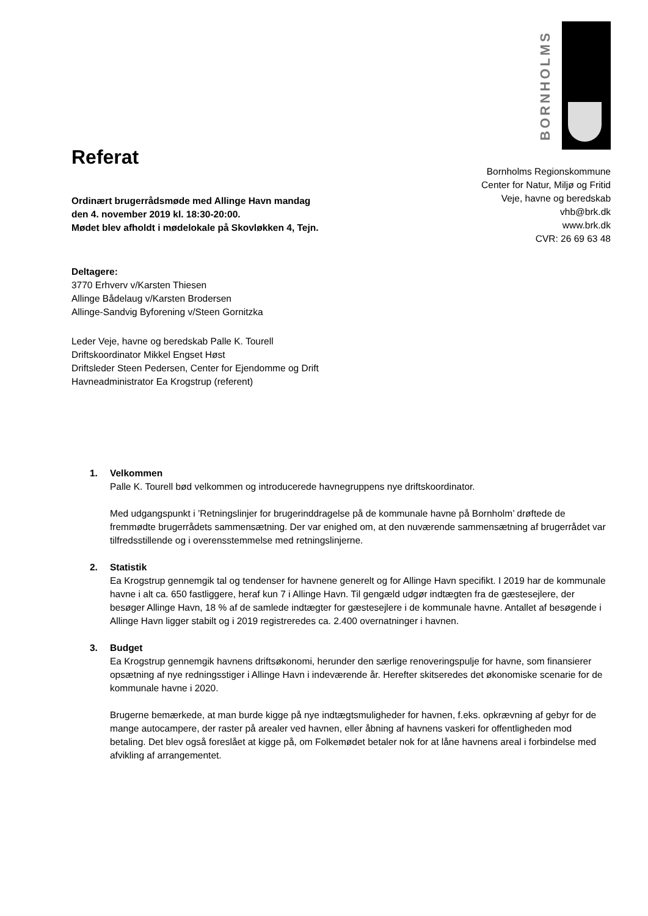BORNHOLMS
Bornholms Regionskommune
Center for Natur, Miljø og Fritid
Veje, havne og beredskab
vhb@brk.dk
www.brk.dk
CVR: 26 69 63 48
Referat
Ordinært brugerrådsmøde med Allinge Havn mandag
den 4. november 2019 kl. 18:30-20:00.
Mødet blev afholdt i mødelokale på Skovløkken 4, Tejn.
Deltagere:
3770 Erhverv v/Karsten Thiesen
Allinge Bådelaug v/Karsten Brodersen
Allinge-Sandvig Byforening v/Steen Gornitzka
Leder Veje, havne og beredskab Palle K. Tourell
Driftskoordinator Mikkel Engset Høst
Driftsleder Steen Pedersen, Center for Ejendomme og Drift
Havneadministrator Ea Krogstrup (referent)
1. Velkommen
Palle K. Tourell bød velkommen og introducerede havnegruppens nye driftskoordinator.
Med udgangspunkt i ’Retningslinjer for brugerinddragelse på de kommunale havne på Bornholm’ drøftede de fremmødte brugerrådets sammensætning. Der var enighed om, at den nuværende sammensætning af brugerrådet var tilfredsstillende og i overensstemmelse med retningslinjerne.
2. Statistik
Ea Krogstrup gennemgik tal og tendenser for havnene generelt og for Allinge Havn specifikt. I 2019 har de kommunale havne i alt ca. 650 fastliggere, heraf kun 7 i Allinge Havn. Til gengæld udgør indtægten fra de gæstesejlere, der besøger Allinge Havn, 18 % af de samlede indtægter for gæstesejlere i de kommunale havne. Antallet af besøgende i Allinge Havn ligger stabilt og i 2019 registreredes ca. 2.400 overnatninger i havnen.
3. Budget
Ea Krogstrup gennemgik havnens driftsøkonomi, herunder den særlige renoveringspulje for havne, som finansierer opsætning af nye redningsstiger i Allinge Havn i indeværende år. Herefter skitseredes det økonomiske scenarie for de kommunale havne i 2020.
Brugerne bemærkede, at man burde kigge på nye indtægtsmuligheder for havnen, f.eks. opkrævning af gebyr for de mange autocampere, der raster på arealer ved havnen, eller åbning af havnens vaskeri for offentligheden mod betaling. Det blev også foreslået at kigge på, om Folkemødet betaler nok for at låne havnens areal i forbindelse med afvikling af arrangementet.